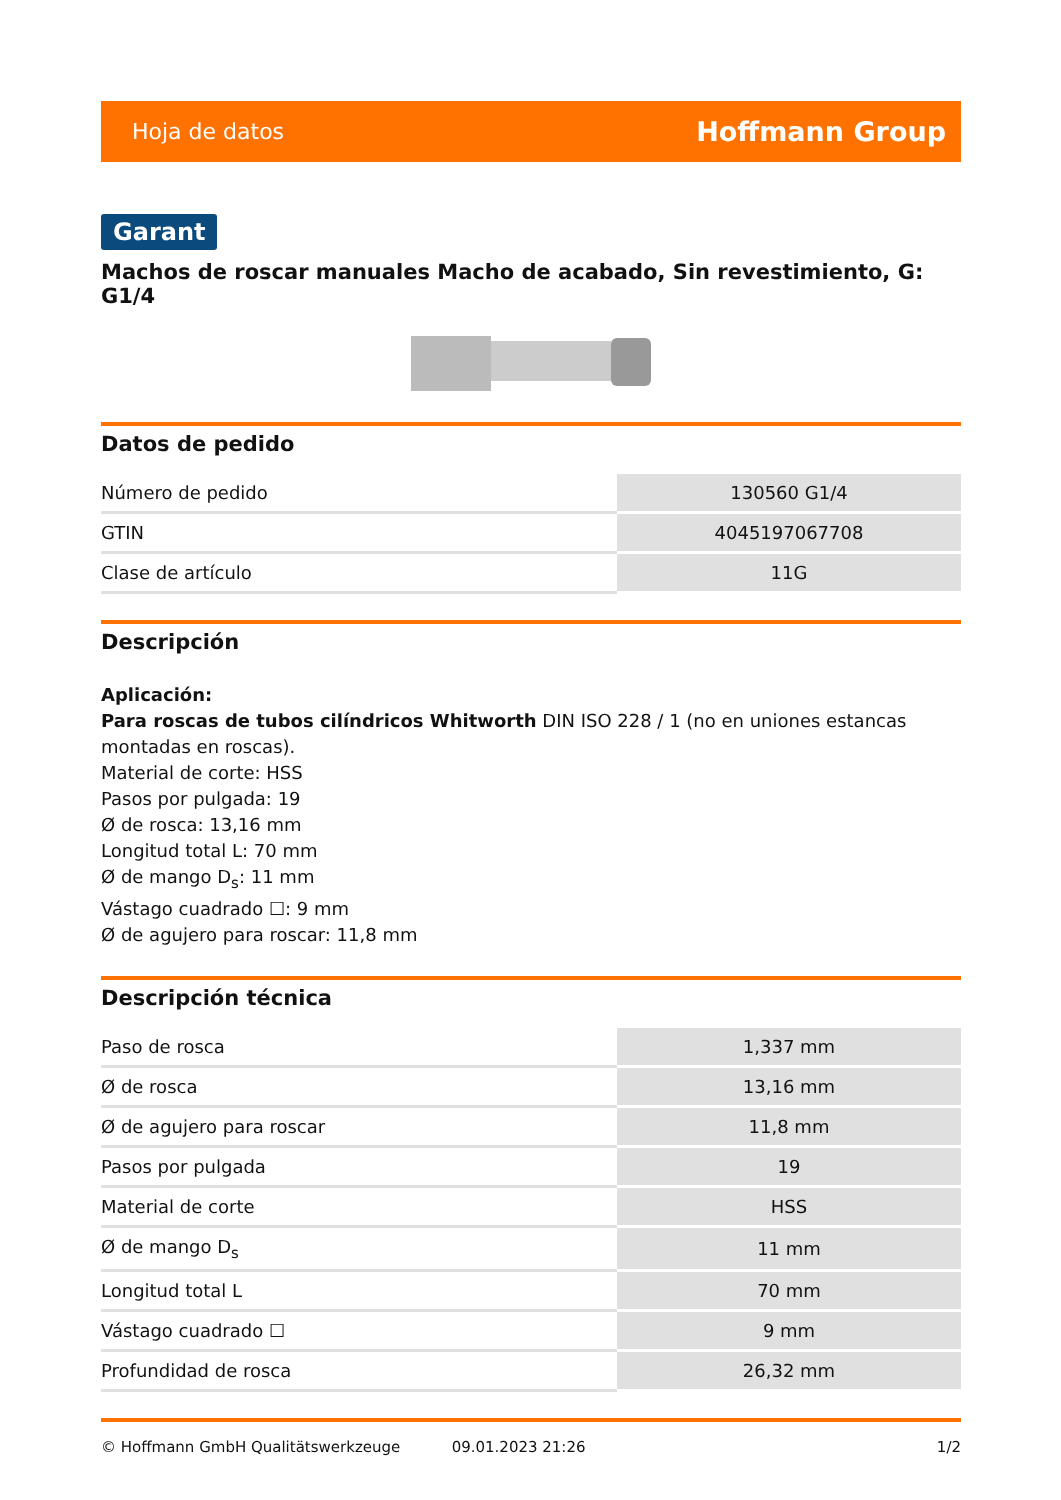Hoja de datos Hoffmann Group
Garant
Machos de roscar manuales Macho de acabado, Sin revestimiento, G: G1/4
Datos de pedido
| Número de pedido | 130560 G1/4 |
| GTIN | 4045197067708 |
| Clase de artículo | 11G |
Descripción
Aplicación:
Para roscas de tubos cilíndricos Whitworth DIN ISO 228 / 1 (no en uniones estancas montadas en roscas).
Material de corte: HSS
Pasos por pulgada: 19
Ø de rosca: 13,16 mm
Longitud total L: 70 mm
Ø de mango D<sub>s</sub>: 11 mm
Vástago cuadrado ☐: 9 mm
Ø de agujero para roscar: 11,8 mm
Descripción técnica
| Paso de rosca | 1,337 mm |
| Ø de rosca | 13,16 mm |
| Ø de agujero para roscar | 11,8 mm |
| Pasos por pulgada | 19 |
| Material de corte | HSS |
| Ø de mango D<sub>s</sub> | 11 mm |
| Longitud total L | 70 mm |
| Vástago cuadrado ☐ | 9 mm |
| Profundidad de rosca | 26,32 mm |
© Hoffmann GmbH Qualitätswerkzeuge 09.01.2023 21:26 1/2